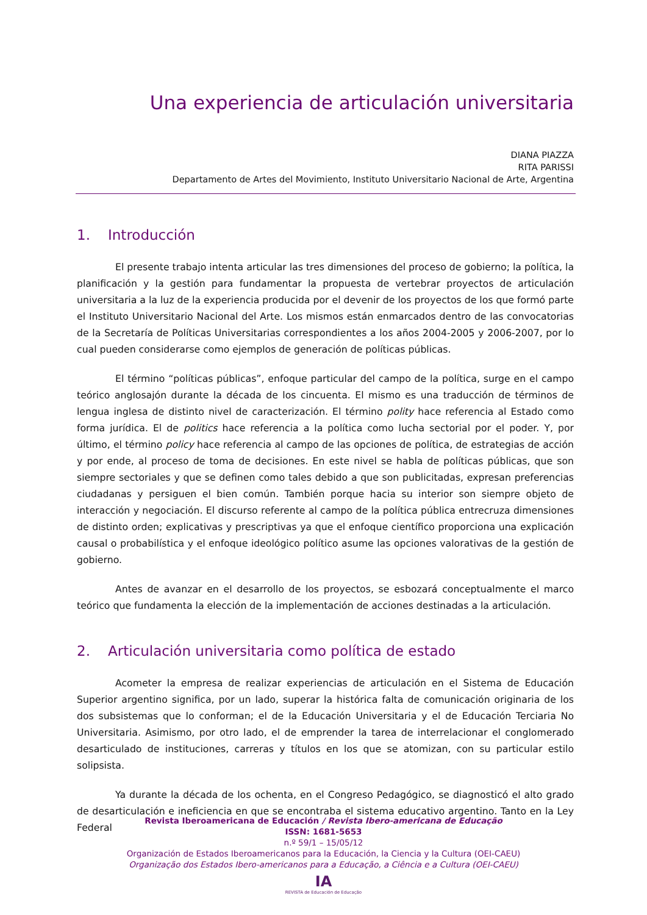Una experiencia de articulación universitaria
DIANA PIAZZA
RITA PARISSI
Departamento de Artes del Movimiento, Instituto Universitario Nacional de Arte, Argentina
1. Introducción
El presente trabajo intenta articular las tres dimensiones del proceso de gobierno; la política, la planificación y la gestión para fundamentar la propuesta de vertebrar proyectos de articulación universitaria a la luz de la experiencia producida por el devenir de los proyectos de los que formó parte el Instituto Universitario Nacional del Arte. Los mismos están enmarcados dentro de las convocatorias de la Secretaría de Políticas Universitarias correspondientes a los años 2004-2005 y 2006-2007, por lo cual pueden considerarse como ejemplos de generación de políticas públicas.
El término “políticas públicas”, enfoque particular del campo de la política, surge en el campo teórico anglosajón durante la década de los cincuenta. El mismo es una traducción de términos de lengua inglesa de distinto nivel de caracterización. El término polity hace referencia al Estado como forma jurídica. El de politics hace referencia a la política como lucha sectorial por el poder. Y, por último, el término policy hace referencia al campo de las opciones de política, de estrategias de acción y por ende, al proceso de toma de decisiones. En este nivel se habla de políticas públicas, que son siempre sectoriales y que se definen como tales debido a que son publicitadas, expresan preferencias ciudadanas y persiguen el bien común. También porque hacia su interior son siempre objeto de interacción y negociación. El discurso referente al campo de la política pública entrecruza dimensiones de distinto orden; explicativas y prescriptivas ya que el enfoque científico proporciona una explicación causal o probabilística y el enfoque ideológico político asume las opciones valorativas de la gestión de gobierno.
Antes de avanzar en el desarrollo de los proyectos, se esbozará conceptualmente el marco teórico que fundamenta la elección de la implementación de acciones destinadas a la articulación.
2. Articulación universitaria como política de estado
Acometer la empresa de realizar experiencias de articulación en el Sistema de Educación Superior argentino significa, por un lado, superar la histórica falta de comunicación originaria de los dos subsistemas que lo conforman; el de la Educación Universitaria y el de Educación Terciaria No Universitaria. Asimismo, por otro lado, el de emprender la tarea de interrelacionar el conglomerado desarticulado de instituciones, carreras y títulos en los que se atomizan, con su particular estilo solipsista.
Ya durante la década de los ochenta, en el Congreso Pedagógico, se diagnosticó el alto grado de desarticulación e ineficiencia en que se encontraba el sistema educativo argentino. Tanto en la Ley Federal
Revista Iberoamericana de Educación / Revista Ibero-americana de Educação
ISSN: 1681-5653
n.º 59/1 – 15/05/12
Organización de Estados Iberoamericanos para la Educación, la Ciencia y la Cultura (OEI-CAEU)
Organização dos Estados Ibero-americanos para a Educação, a Ciência e a Cultura (OEI-CAEU)
IA
REVISTA de Educación de Educação